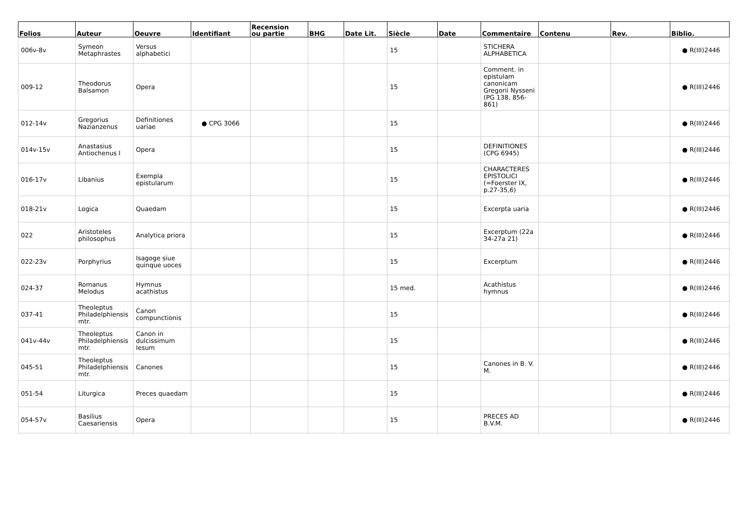| Folios | Auteur | Oeuvre | Identifiant | Recension ou partie | BHG | Date Lit. | Siècle | Date | Commentaire | Contenu | Rev. | Biblio. |
| --- | --- | --- | --- | --- | --- | --- | --- | --- | --- | --- | --- | --- |
| 006v-8v | Symeon Metaphrastes | Versus alphabetici | | | | | 15 | | STICHERA ALPHABETICA | | | ● R(III)2446 |
| 009-12 | Theodorus Balsamon | Opera | | | | | 15 | | Comment. in epistulam canonicam Gregorii Nysseni (PG 138, 856-861) | | | ● R(III)2446 |
| 012-14v | Gregorius Nazianzenus | Definitiones uariae | ● CPG 3066 | | | | 15 | | | | | ● R(III)2446 |
| 014v-15v | Anastasius Antiochenus I | Opera | | | | | 15 | | DEFINITIONES (CPG 6945) | | | ● R(III)2446 |
| 016-17v | Libanius | Exempla epistularum | | | | | 15 | | CHARACTERES EPISTOLICI (=Foerster IX, p.27-35,6) | | | ● R(III)2446 |
| 018-21v | Logica | Quaedam | | | | | 15 | | Excerpta uaria | | | ● R(III)2446 |
| 022 | Aristoteles philosophus | Analytica priora | | | | | 15 | | Excerptum (22a 34-27a 21) | | | ● R(III)2446 |
| 022-23v | Porphyrius | Isagoge siue quinque uoces | | | | | 15 | | Excerptum | | | ● R(III)2446 |
| 024-37 | Romanus Melodus | Hymnus acathistus | | | | | 15 med. | | Acathistus hymnus | | | ● R(III)2446 |
| 037-41 | Theoleptus Philadelphiensis mtr. | Canon compunctionis | | | | | 15 | | | | | ● R(III)2446 |
| 041v-44v | Theoleptus Philadelphiensis mtr. | Canon in dulcissimum Iesum | | | | | 15 | | | | | ● R(III)2446 |
| 045-51 | Theoleptus Philadelphiensis mtr. | Canones | | | | | 15 | | Canones in B. V. M. | | | ● R(III)2446 |
| 051-54 | Liturgica | Preces quaedam | | | | | 15 | | | | | ● R(III)2446 |
| 054-57v | Basilius Caesariensis | Opera | | | | | 15 | | PRECES AD B.V.M. | | | ● R(III)2446 |